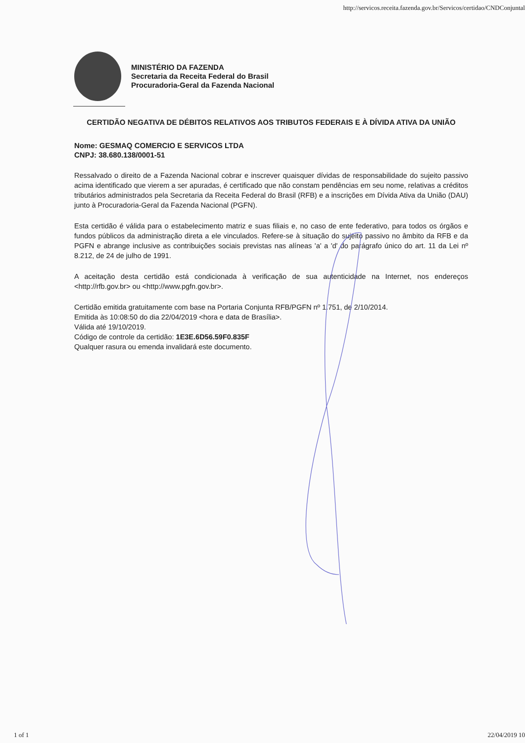http://servicos.receita.fazenda.gov.br/Servicos/certidao/CNDConjuntal
MINISTÉRIO DA FAZENDA
Secretaria da Receita Federal do Brasil
Procuradoria-Geral da Fazenda Nacional
CERTIDÃO NEGATIVA DE DÉBITOS RELATIVOS AOS TRIBUTOS FEDERAIS E À DÍVIDA ATIVA DA UNIÃO
Nome: GESMAQ COMERCIO E SERVICOS LTDA
CNPJ: 38.680.138/0001-51
Ressalvado o direito de a Fazenda Nacional cobrar e inscrever quaisquer dívidas de responsabilidade do sujeito passivo acima identificado que vierem a ser apuradas, é certificado que não constam pendências em seu nome, relativas a créditos tributários administrados pela Secretaria da Receita Federal do Brasil (RFB) e a inscrições em Dívida Ativa da União (DAU) junto à Procuradoria-Geral da Fazenda Nacional (PGFN).
Esta certidão é válida para o estabelecimento matriz e suas filiais e, no caso de ente federativo, para todos os órgãos e fundos públicos da administração direta a ele vinculados. Refere-se à situação do sujeito passivo no âmbito da RFB e da PGFN e abrange inclusive as contribuições sociais previstas nas alíneas 'a' a 'd' do parágrafo único do art. 11 da Lei nº 8.212, de 24 de julho de 1991.
A aceitação desta certidão está condicionada à verificação de sua autenticidade na Internet, nos endereços <http://rfb.gov.br> ou <http://www.pgfn.gov.br>.
Certidão emitida gratuitamente com base na Portaria Conjunta RFB/PGFN nº 1.751, de 2/10/2014.
Emitida às 10:08:50 do dia 22/04/2019 <hora e data de Brasília>.
Válida até 19/10/2019.
Código de controle da certidão: 1E3E.6D56.59F0.835F
Qualquer rasura ou emenda invalidará este documento.
1 of 1 22/04/2019 10